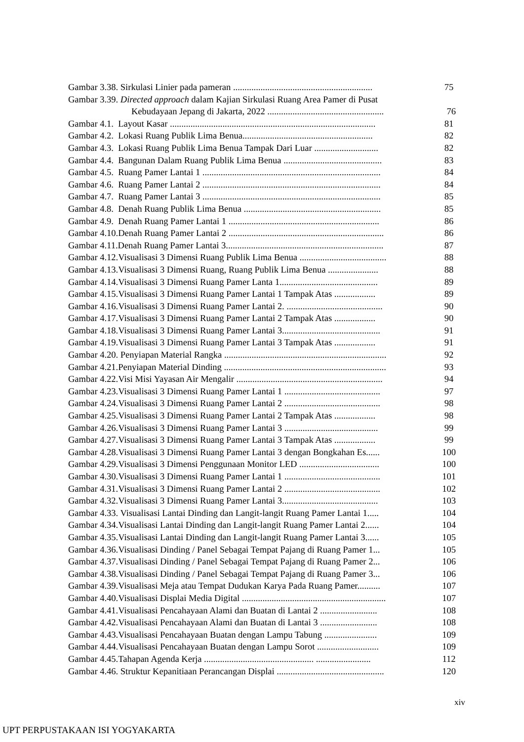Gambar 3.38. Sirkulasi Linier pada pameran ............................................................. 75
Gambar 3.39. Directed approach dalam Kajian Sirkulasi Ruang Area Pamer di Pusat
Kebudayaan Jepang di Jakarta, 2022 ................................................... 76
Gambar 4.1. Layout Kasar .......................................................................................... 81
Gambar 4.2. Lokasi Ruang Publik Lima Benua......................................................... 82
Gambar 4.3. Lokasi Ruang Publik Lima Benua Tampak Dari Luar ............................ 82
Gambar 4.4. Bangunan Dalam Ruang Publik Lima Benua ........................................... 83
Gambar 4.5. Ruang Pamer Lantai 1 .............................................................................. 84
Gambar 4.6. Ruang Pamer Lantai 2 .............................................................................. 84
Gambar 4.7. Ruang Pamer Lantai 3 .............................................................................. 85
Gambar 4.8. Denah Ruang Publik Lima Benua ............................................................ 85
Gambar 4.9. Denah Ruang Pamer Lantai 1 .................................................................. 86
Gambar 4.10.Denah Ruang Pamer Lantai 2 .................................................................... 86
Gambar 4.11.Denah Ruang Pamer Lantai 3..................................................................... 87
Gambar 4.12.Visualisasi 3 Dimensi Ruang Publik Lima Benua ...................................... 88
Gambar 4.13.Visualisasi 3 Dimensi Ruang, Ruang Publik Lima Benua ...................... 88
Gambar 4.14.Visualisasi 3 Dimensi Ruang Pamer Lanta 1........................................... 89
Gambar 4.15.Visualisasi 3 Dimensi Ruang Pamer Lantai 1 Tampak Atas .................. 89
Gambar 4.16.Visualisasi 3 Dimensi Ruang Pamer Lantai 2. .......................................... 90
Gambar 4.17.Visualisasi 3 Dimensi Ruang Pamer Lantai 2 Tampak Atas .................. 90
Gambar 4.18.Visualisasi 3 Dimensi Ruang Pamer Lantai 3........................................... 91
Gambar 4.19.Visualisasi 3 Dimensi Ruang Pamer Lantai 3 Tampak Atas .................. 91
Gambar 4.20. Penyiapan Material Rangka ....................................................................... 92
Gambar 4.21.Penyiapan Material Dinding ....................................................................... 93
Gambar 4.22.Visi Misi Yayasan Air Mengalir ................................................................ 94
Gambar 4.23.Visualisasi 3 Dimensi Ruang Pamer Lantai 1 .......................................... 97
Gambar 4.24.Visualisasi 3 Dimensi Ruang Pamer Lantai 2 .......................................... 98
Gambar 4.25.Visualisasi 3 Dimensi Ruang Pamer Lantai 2 Tampak Atas .................. 98
Gambar 4.26.Visualisasi 3 Dimensi Ruang Pamer Lantai 3 ......................................... 99
Gambar 4.27.Visualisasi 3 Dimensi Ruang Pamer Lantai 3 Tampak Atas .................. 99
Gambar 4.28.Visualisasi 3 Dimensi Ruang Pamer Lantai 3 dengan Bongkahan Es...... 100
Gambar 4.29.Visualisasi 3 Dimensi Penggunaan Monitor LED ................................... 100
Gambar 4.30.Visualisasi 3 Dimensi Ruang Pamer Lantai 1 .......................................... 101
Gambar 4.31.Visualisasi 3 Dimensi Ruang Pamer Lantai 2 .......................................... 102
Gambar 4.32.Visualisasi 3 Dimensi Ruang Pamer Lantai 3.......................................... 103
Gambar 4.33. Visualisasi Lantai Dinding dan Langit-langit Ruang Pamer Lantai 1..... 104
Gambar 4.34.Visualisasi Lantai Dinding dan Langit-langit Ruang Pamer Lantai 2...... 104
Gambar 4.35.Visualisasi Lantai Dinding dan Langit-langit Ruang Pamer Lantai 3...... 105
Gambar 4.36.Visualisasi Dinding / Panel Sebagai Tempat Pajang di Ruang Pamer 1... 105
Gambar 4.37.Visualisasi Dinding / Panel Sebagai Tempat Pajang di Ruang Pamer 2... 106
Gambar 4.38.Visualisasi Dinding / Panel Sebagai Tempat Pajang di Ruang Pamer 3... 106
Gambar 4.39.Visualisasi Meja atau Tempat Dudukan Karya Pada Ruang Pamer.......... 107
Gambar 4.40.Visualisasi Displai Media Digital ............................................................... 107
Gambar 4.41.Visualisasi Pencahayaan Alami dan Buatan di Lantai 2 ......................... 108
Gambar 4.42.Visualisasi Pencahayaan Alami dan Buatan di Lantai 3 ......................... 108
Gambar 4.43.Visualisasi Pencahayaan Buatan dengan Lampu Tabung ....................... 109
Gambar 4.44.Visualisasi Pencahayaan Buatan dengan Lampu Sorot ........................... 109
Gambar 4.45.Tahapan Agenda Kerja ................................................ ........................ 112
Gambar 4.46. Struktur Kepanitiaan Perancangan Displai ............................................... 120
xiv
UPT PERPUSTAKAAN ISI YOGYAKARTA